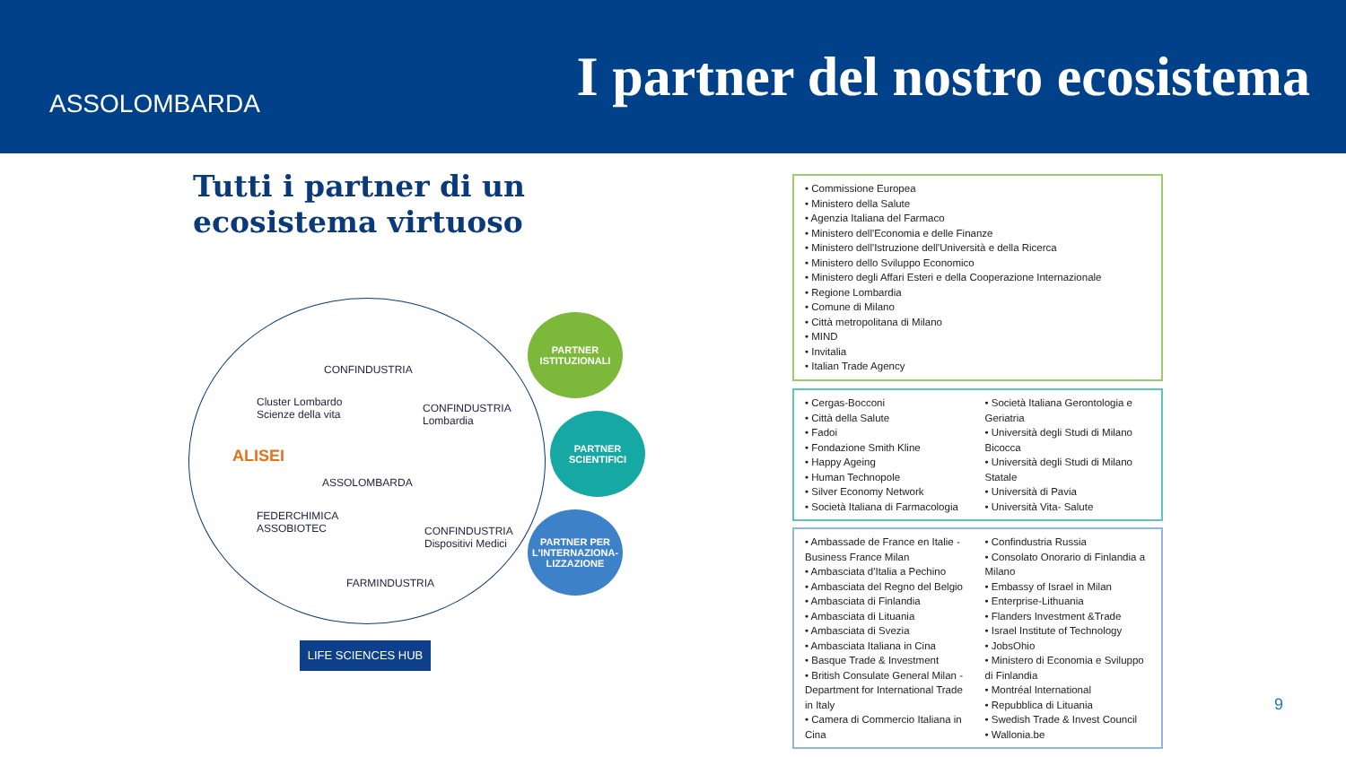ASSOLOMBARDA
I partner del nostro ecosistema
Tutti i partner di un ecosistema virtuoso
CONFINDUSTRIA
Cluster Lombardo
Scienze della vita
CONFINDUSTRIA
Lombardia
ALISEI
ASSOLOMBARDA
FEDERCHIMICA
ASSOBIOTEC CONFINDUSTRIA
Dispositivi Medici
FARMINDUSTRIA
LIFE SCIENCES HUB
PARTNER
ISTITUZIONALI
PARTNER
SCIENTIFICI
PARTNER PER
L'INTERNAZIONA-
LIZZAZIONE
• Commissione Europea
• Ministero della Salute
• Agenzia Italiana del Farmaco
• Ministero dell'Economia e delle Finanze
• Ministero dell'Istruzione dell'Università e della Ricerca
• Ministero dello Sviluppo Economico
• Ministero degli Affari Esteri e della Cooperazione Internazionale
• Regione Lombardia
• Comune di Milano
• Città metropolitana di Milano
• MIND
• Invitalia
• Italian Trade Agency
• Cergas-Bocconi
• Città della Salute
• Fadoi
• Fondazione Smith Kline
• Happy Ageing
• Human Technopole
• Silver Economy Network
• Società Italiana di Farmacologia
• Società Italiana Gerontologia e Geriatria
• Università degli Studi di Milano Bicocca
• Università degli Studi di Milano Statale
• Università di Pavia
• Università Vita- Salute
• Ambassade de France en Italie - Business France Milan
• Ambasciata d'Italia a Pechino
• Ambasciata del Regno del Belgio
• Ambasciata di Finlandia
• Ambasciata di Lituania
• Ambasciata di Svezia
• Ambasciata Italiana in Cina
• Basque Trade & Investment
• British Consulate General Milan - Department for International Trade in Italy
• Camera di Commercio Italiana in Cina
• Confindustria Russia
• Consolato Onorario di Finlandia a Milano
• Embassy of Israel in Milan
• Enterprise-Lithuania
• Flanders Investment &Trade
• Israel Institute of Technology
• JobsOhio
• Ministero di Economia e Sviluppo di Finlandia
• Montréal International
• Repubblica di Lituania
• Swedish Trade & Invest Council
• Wallonia.be
9